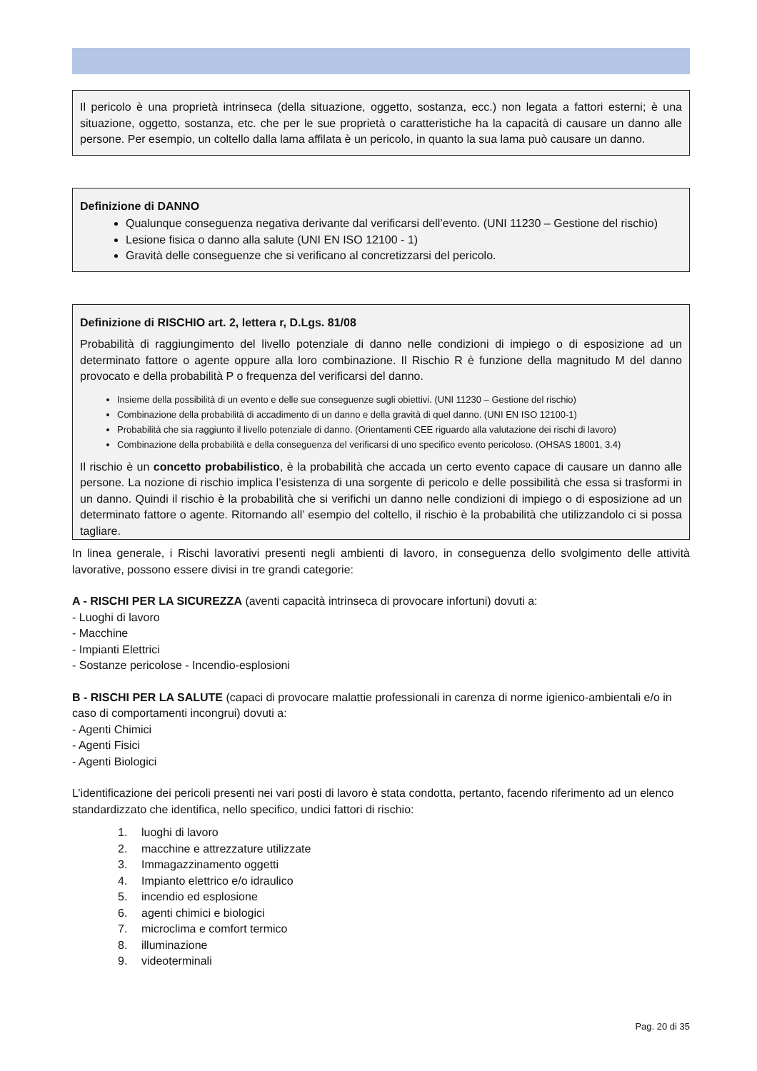Il pericolo è una proprietà intrinseca (della situazione, oggetto, sostanza, ecc.) non legata a fattori esterni; è una situazione, oggetto, sostanza, etc. che per le sue proprietà o caratteristiche ha la capacità di causare un danno alle persone. Per esempio, un coltello dalla lama affilata è un pericolo, in quanto la sua lama può causare un danno.
Definizione di DANNO
Qualunque conseguenza negativa derivante dal verificarsi dell’evento. (UNI 11230 – Gestione del rischio)
Lesione fisica o danno alla salute (UNI EN ISO 12100 - 1)
Gravità delle conseguenze che si verificano al concretizzarsi del pericolo.
Definizione di RISCHIO art. 2, lettera r, D.Lgs. 81/08
Probabilità di raggiungimento del livello potenziale di danno nelle condizioni di impiego o di esposizione ad un determinato fattore o agente oppure alla loro combinazione. Il Rischio R è funzione della magnitudo M del danno provocato e della probabilità P o frequenza del verificarsi del danno.
Insieme della possibilità di un evento e delle sue conseguenze sugli obiettivi. (UNI 11230 – Gestione del rischio)
Combinazione della probabilità di accadimento di un danno e della gravità di quel danno. (UNI EN ISO 12100-1)
Probabilità che sia raggiunto il livello potenziale di danno. (Orientamenti CEE riguardo alla valutazione dei rischi di lavoro)
Combinazione della probabilità e della conseguenza del verificarsi di uno specifico evento pericoloso. (OHSAS 18001, 3.4)
Il rischio è un concetto probabilistico, è la probabilità che accada un certo evento capace di causare un danno alle persone. La nozione di rischio implica l’esistenza di una sorgente di pericolo e delle possibilità che essa si trasformi in un danno. Quindi il rischio è la probabilità che si verifichi un danno nelle condizioni di impiego o di esposizione ad un determinato fattore o agente. Ritornando all’ esempio del coltello, il rischio è la probabilità che utilizzandolo ci si possa tagliare.
In linea generale, i Rischi lavorativi presenti negli ambienti di lavoro, in conseguenza dello svolgimento delle attività lavorative, possono essere divisi in tre grandi categorie:
A - RISCHI PER LA SICUREZZA (aventi capacità intrinseca di provocare infortuni) dovuti a:
- Luoghi di lavoro
- Macchine
- Impianti Elettrici
- Sostanze pericolose - Incendio-esplosioni
B - RISCHI PER LA SALUTE (capaci di provocare malattie professionali in carenza di norme igienico-ambientali e/o in caso di comportamenti incongrui) dovuti a:
- Agenti Chimici
- Agenti Fisici
- Agenti Biologici
L’identificazione dei pericoli presenti nei vari posti di lavoro è stata condotta, pertanto, facendo riferimento ad un elenco standardizzato che identifica, nello specifico, undici fattori di rischio:
1. luoghi di lavoro
2. macchine e attrezzature utilizzate
3. Immagazzinamento oggetti
4. Impianto elettrico e/o idraulico
5. incendio ed esplosione
6. agenti chimici e biologici
7. microclima e comfort termico
8. illuminazione
9. videoterminali
Pag. 20 di 35